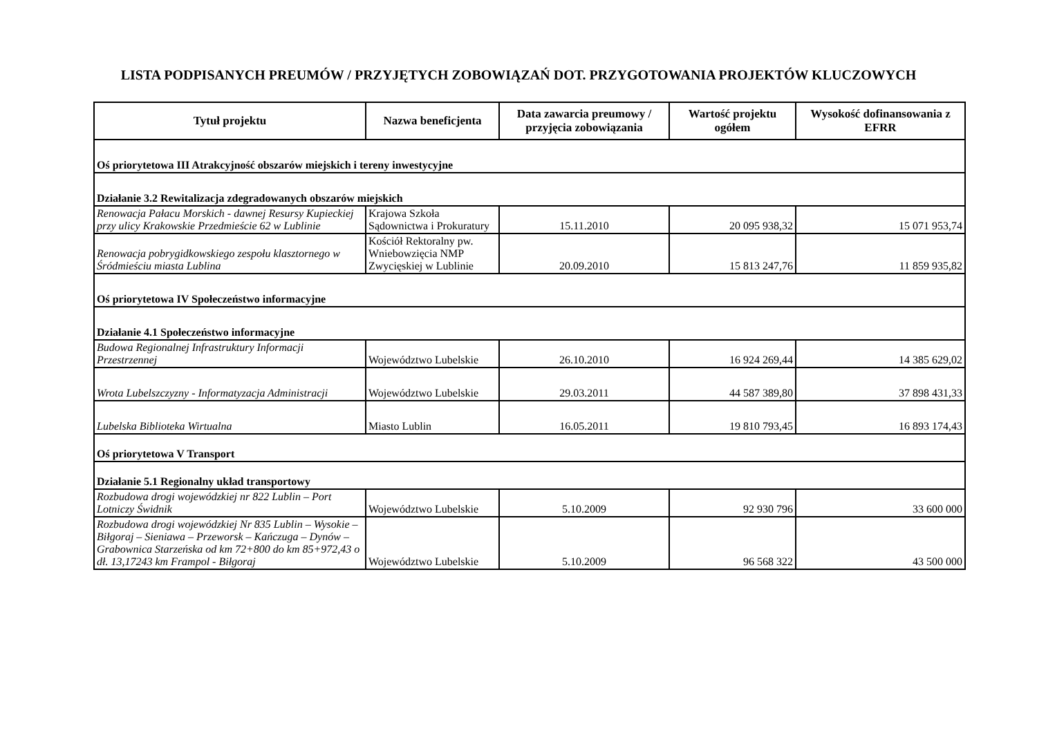LISTA PODPISANYCH PREUMÓW / PRZYJĘTYCH ZOBOWIĄZAŃ DOT. PRZYGOTOWANIA PROJEKTÓW KLUCZOWYCH
| Tytuł projektu | Nazwa beneficjenta | Data zawarcia preumowy / przyjęcia zobowiązania | Wartość projektu ogółem | Wysokość dofinansowania z EFRR |
| --- | --- | --- | --- | --- |
| Oś priorytetowa III Atrakcyjność obszarów miejskich i tereny inwestycyjne | | | | |
| Działanie 3.2 Rewitalizacja zdegradowanych obszarów miejskich | | | | |
| Renowacja Pałacu Morskich - dawnej Resursy Kupieckiej przy ulicy Krakowskie Przedmieście 62 w Lublinie | Krajowa Szkoła Sądownictwa i Prokuratury | 15.11.2010 | 20 095 938,32 | 15 071 953,74 |
| Renowacja pobrygidkowskiego zespołu klasztornego w Śródmieściu miasta Lublina | Kościół Rektoralny pw. Wniebowzięcia NMP Zwycięskiej w Lublinie | 20.09.2010 | 15 813 247,76 | 11 859 935,82 |
| Oś priorytetowa IV Społeczeństwo informacyjne | | | | |
| Działanie 4.1 Społeczeństwo informacyjne | | | | |
| Budowa Regionalnej Infrastruktury Informacji Przestrzennej | Województwo Lubelskie | 26.10.2010 | 16 924 269,44 | 14 385 629,02 |
| Wrota Lubelszczyzny - Informatyzacja Administracji | Województwo Lubelskie | 29.03.2011 | 44 587 389,80 | 37 898 431,33 |
| Lubelska Biblioteka Wirtualna | Miasto Lublin | 16.05.2011 | 19 810 793,45 | 16 893 174,43 |
| Oś priorytetowa V Transport | | | | |
| Działanie 5.1 Regionalny układ transportowy | | | | |
| Rozbudowa drogi wojewódzkiej nr 822 Lublin – Port Lotniczy Świdnik | Województwo Lubelskie | 5.10.2009 | 92 930 796 | 33 600 000 |
| Rozbudowa drogi wojewódzkiej Nr 835 Lublin – Wysokie – Biłgoraj – Sieniawa – Przeworsk – Kańczuga – Dynów – Grabownica Starzeńska od km 72+800 do km 85+972,43 o dł. 13,17243 km Frampol - Biłgoraj | Województwo Lubelskie | 5.10.2009 | 96 568 322 | 43 500 000 |